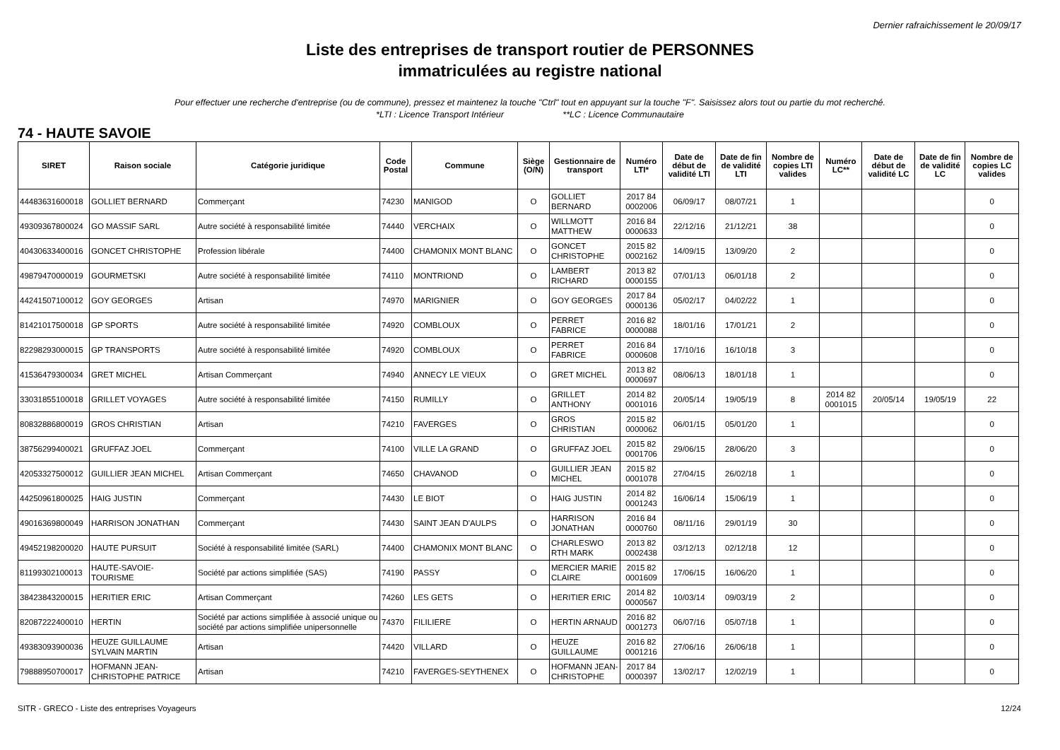Dernier rafraichissement le 20/09/17
Liste des entreprises de transport routier de PERSONNES
immatriculées au registre national
Pour effectuer une recherche d'entreprise (ou de commune), pressez et maintenez la touche "Ctrl" tout en appuyant sur la touche "F". Saisissez alors tout ou partie du mot recherché.
*LTI : Licence Transport Intérieur **LC : Licence Communautaire
74 - HAUTE SAVOIE
| SIRET | Raison sociale | Catégorie juridique | Code Postal | Commune | Siège (O/N) | Gestionnaire de transport | Numéro LTI* | Date de début de validité LTI | Date de fin de validité LTI | Nombre de copies LTI valides | Numéro LC** | Date de début de validité LC | Date de fin de validité LC | Nombre de copies LC valides |
| --- | --- | --- | --- | --- | --- | --- | --- | --- | --- | --- | --- | --- | --- | --- |
| 44483631600018 | GOLLIET BERNARD | Commerçant | 74230 | MANIGOD | O | GOLLIET BERNARD | 2017 84 0002006 | 06/09/17 | 08/07/21 | 1 | | | | 0 |
| 49309367800024 | GO MASSIF SARL | Autre société à responsabilité limitée | 74440 | VERCHAIX | O | WILLMOTT MATTHEW | 2016 84 0000633 | 22/12/16 | 21/12/21 | 38 | | | | 0 |
| 40430633400016 | GONCET CHRISTOPHE | Profession libérale | 74400 | CHAMONIX MONT BLANC | O | GONCET CHRISTOPHE | 2015 82 0002162 | 14/09/15 | 13/09/20 | 2 | | | | 0 |
| 49879470000019 | GOURMETSKI | Autre société à responsabilité limitée | 74110 | MONTRIOND | O | LAMBERT RICHARD | 2013 82 0000155 | 07/01/13 | 06/01/18 | 2 | | | | 0 |
| 44241507100012 | GOY GEORGES | Artisan | 74970 | MARIGNIER | O | GOY GEORGES | 2017 84 0000136 | 05/02/17 | 04/02/22 | 1 | | | | 0 |
| 81421017500018 | GP SPORTS | Autre société à responsabilité limitée | 74920 | COMBLOUX | O | PERRET FABRICE | 2016 82 0000088 | 18/01/16 | 17/01/21 | 2 | | | | 0 |
| 82298293000015 | GP TRANSPORTS | Autre société à responsabilité limitée | 74920 | COMBLOUX | O | PERRET FABRICE | 2016 84 0000608 | 17/10/16 | 16/10/18 | 3 | | | | 0 |
| 41536479300034 | GRET MICHEL | Artisan Commerçant | 74940 | ANNECY LE VIEUX | O | GRET MICHEL | 2013 82 0000697 | 08/06/13 | 18/01/18 | 1 | | | | 0 |
| 33031855100018 | GRILLET VOYAGES | Autre société à responsabilité limitée | 74150 | RUMILLY | O | GRILLET ANTHONY | 2014 82 0001016 | 20/05/14 | 19/05/19 | 8 | 2014 82 0001015 | 20/05/14 | 19/05/19 | 22 |
| 80832886800019 | GROS CHRISTIAN | Artisan | 74210 | FAVERGES | O | GROS CHRISTIAN | 2015 82 0000062 | 06/01/15 | 05/01/20 | 1 | | | | 0 |
| 38756299400021 | GRUFFAZ JOEL | Commerçant | 74100 | VILLE LA GRAND | O | GRUFFAZ JOEL | 2015 82 0001706 | 29/06/15 | 28/06/20 | 3 | | | | 0 |
| 42053327500012 | GUILLIER JEAN MICHEL | Artisan Commerçant | 74650 | CHAVANOD | O | GUILLIER JEAN MICHEL | 2015 82 0001078 | 27/04/15 | 26/02/18 | 1 | | | | 0 |
| 44250961800025 | HAIG JUSTIN | Commerçant | 74430 | LE BIOT | O | HAIG JUSTIN | 2014 82 0001243 | 16/06/14 | 15/06/19 | 1 | | | | 0 |
| 49016369800049 | HARRISON JONATHAN | Commerçant | 74430 | SAINT JEAN D'AULPS | O | HARRISON JONATHAN | 2016 84 0000760 | 08/11/16 | 29/01/19 | 30 | | | | 0 |
| 49452198200020 | HAUTE PURSUIT | Société à responsabilité limitée (SARL) | 74400 | CHAMONIX MONT BLANC | O | CHARLESWO RTH MARK | 2013 82 0002438 | 03/12/13 | 02/12/18 | 12 | | | | 0 |
| 81199302100013 | HAUTE-SAVOIE-TOURISME | Société par actions simplifiée (SAS) | 74190 | PASSY | O | MERCIER MARIE CLAIRE | 2015 82 0001609 | 17/06/15 | 16/06/20 | 1 | | | | 0 |
| 38423843200015 | HERITIER ERIC | Artisan Commerçant | 74260 | LES GETS | O | HERITIER ERIC | 2014 82 0000567 | 10/03/14 | 09/03/19 | 2 | | | | 0 |
| 82087222400010 | HERTIN | Société par actions simplifiée à associé unique ou société par actions simplifiée unipersonnelle | 74370 | FILILIERE | O | HERTIN ARNAUD | 2016 82 0001273 | 06/07/16 | 05/07/18 | 1 | | | | 0 |
| 49383093900036 | HEUZE GUILLAUME SYLVAIN MARTIN | Artisan | 74420 | VILLARD | O | HEUZE GUILLAUME | 2016 82 0001216 | 27/06/16 | 26/06/18 | 1 | | | | 0 |
| 79888950700017 | HOFMANN JEAN-CHRISTOPHE PATRICE | Artisan | 74210 | FAVERGES-SEYTHENEX | O | HOFMANN JEAN-CHRISTOPHE | 2017 84 0000397 | 13/02/17 | 12/02/19 | 1 | | | | 0 |
SITR - GRECO - Liste des entreprises Voyageurs 12/24